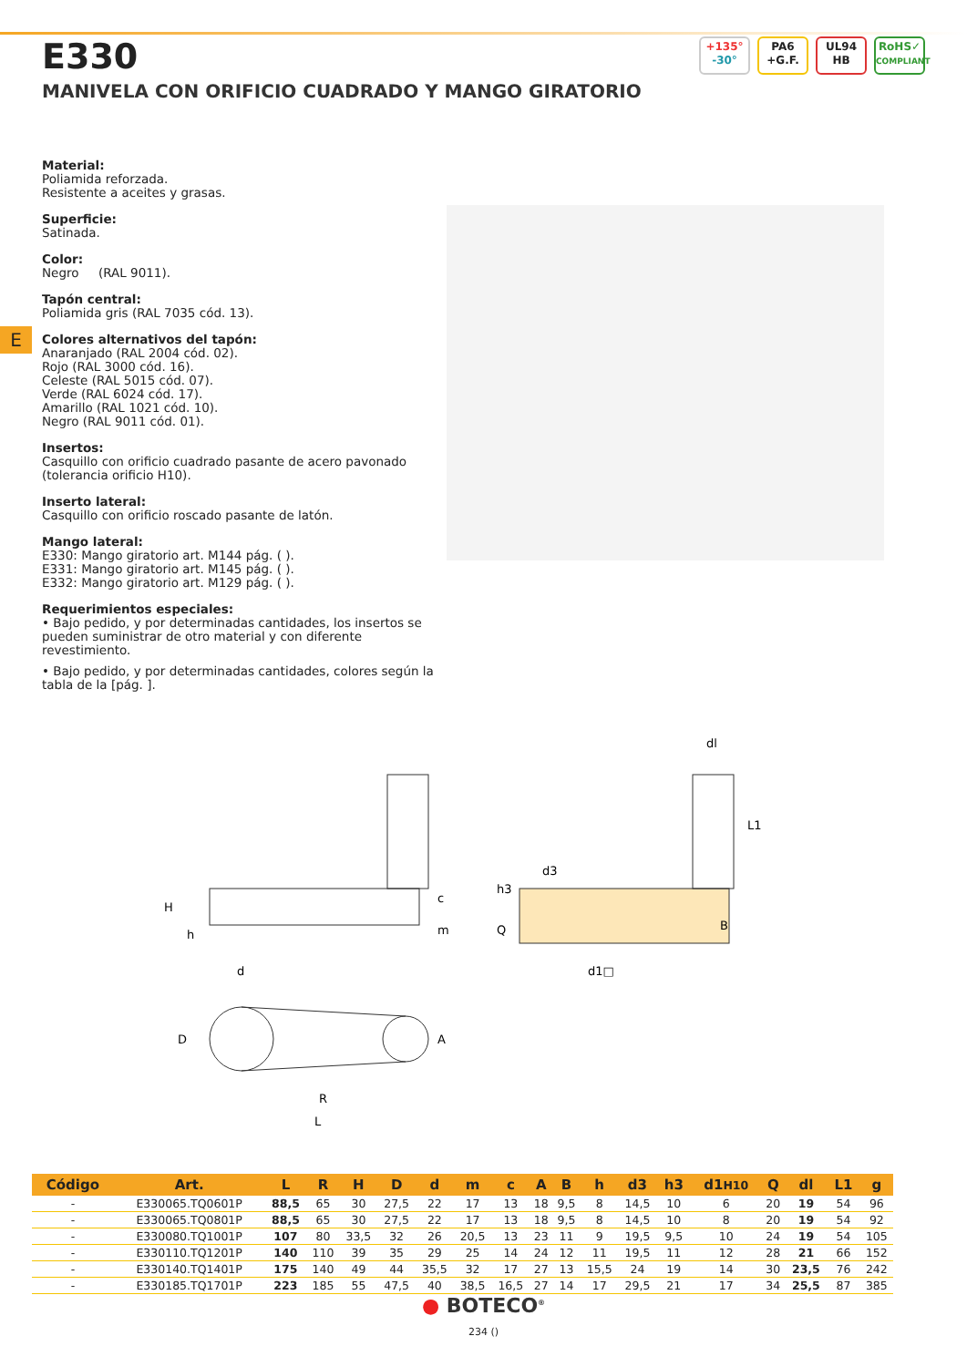E330
MANIVELA CON ORIFICIO CUADRADO Y MANGO GIRATORIO
+135°
-30°
PA6
+G.F.
UL94
HB
RoHS✓
COMPLIANT
E
Material:
Poliamida reforzada.
Resistente a aceites y grasas.
Superficie:
Satinada.
Color:
Negro (RAL 9011).
Tapón central:
Poliamida gris (RAL 7035 cód. 13).
Colores alternativos del tapón:
Anaranjado (RAL 2004 cód. 02).
Rojo (RAL 3000 cód. 16).
Celeste (RAL 5015 cód. 07).
Verde (RAL 6024 cód. 17).
Amarillo (RAL 1021 cód. 10).
Negro (RAL 9011 cód. 01).
Insertos:
Casquillo con orificio cuadrado pasante de acero pavonado (tolerancia orificio H10).
Inserto lateral:
Casquillo con orificio roscado pasante de latón.
Mango lateral:
E330: Mango giratorio art. M144 pág. ( ).
E331: Mango giratorio art. M145 pág. ( ).
E332: Mango giratorio art. M129 pág. ( ).
Requerimientos especiales:
• Bajo pedido, y por determinadas cantidades, los insertos se pueden suministrar de otro material y con diferente revestimiento.
• Bajo pedido, y por determinadas cantidades, colores según la tabla de la [pág. ].
H
h
d
c
m
d3
h3
Q
d1□
dl
L1
B
D
A
R
L
| Código | Art. | L | R | H | D | d | m | c | A | B | h | d3 | h3 | d1 H10 | Q | dl | L1 | g |
| --- | --- | --- | --- | --- | --- | --- | --- | --- | --- | --- | --- | --- | --- | --- | --- | --- | --- | --- |
| - | E330065.TQ0601P | 88,5 | 65 | 30 | 27,5 | 22 | 17 | 13 | 18 | 9,5 | 8 | 14,5 | 10 | 6 | 20 | 19 | 54 | 96 |
| - | E330065.TQ0801P | 88,5 | 65 | 30 | 27,5 | 22 | 17 | 13 | 18 | 9,5 | 8 | 14,5 | 10 | 8 | 20 | 19 | 54 | 92 |
| - | E330080.TQ1001P | 107 | 80 | 33,5 | 32 | 26 | 20,5 | 13 | 23 | 11 | 9 | 19,5 | 9,5 | 10 | 24 | 19 | 54 | 105 |
| - | E330110.TQ1201P | 140 | 110 | 39 | 35 | 29 | 25 | 14 | 24 | 12 | 11 | 19,5 | 11 | 12 | 28 | 21 | 66 | 152 |
| - | E330140.TQ1401P | 175 | 140 | 49 | 44 | 35,5 | 32 | 17 | 27 | 13 | 15,5 | 24 | 19 | 14 | 30 | 23,5 | 76 | 242 |
| - | E330185.TQ1701P | 223 | 185 | 55 | 47,5 | 40 | 38,5 | 16,5 | 27 | 14 | 17 | 29,5 | 21 | 17 | 34 | 25,5 | 87 | 385 |
● BOTECO<sup>®</sup>
234 ()